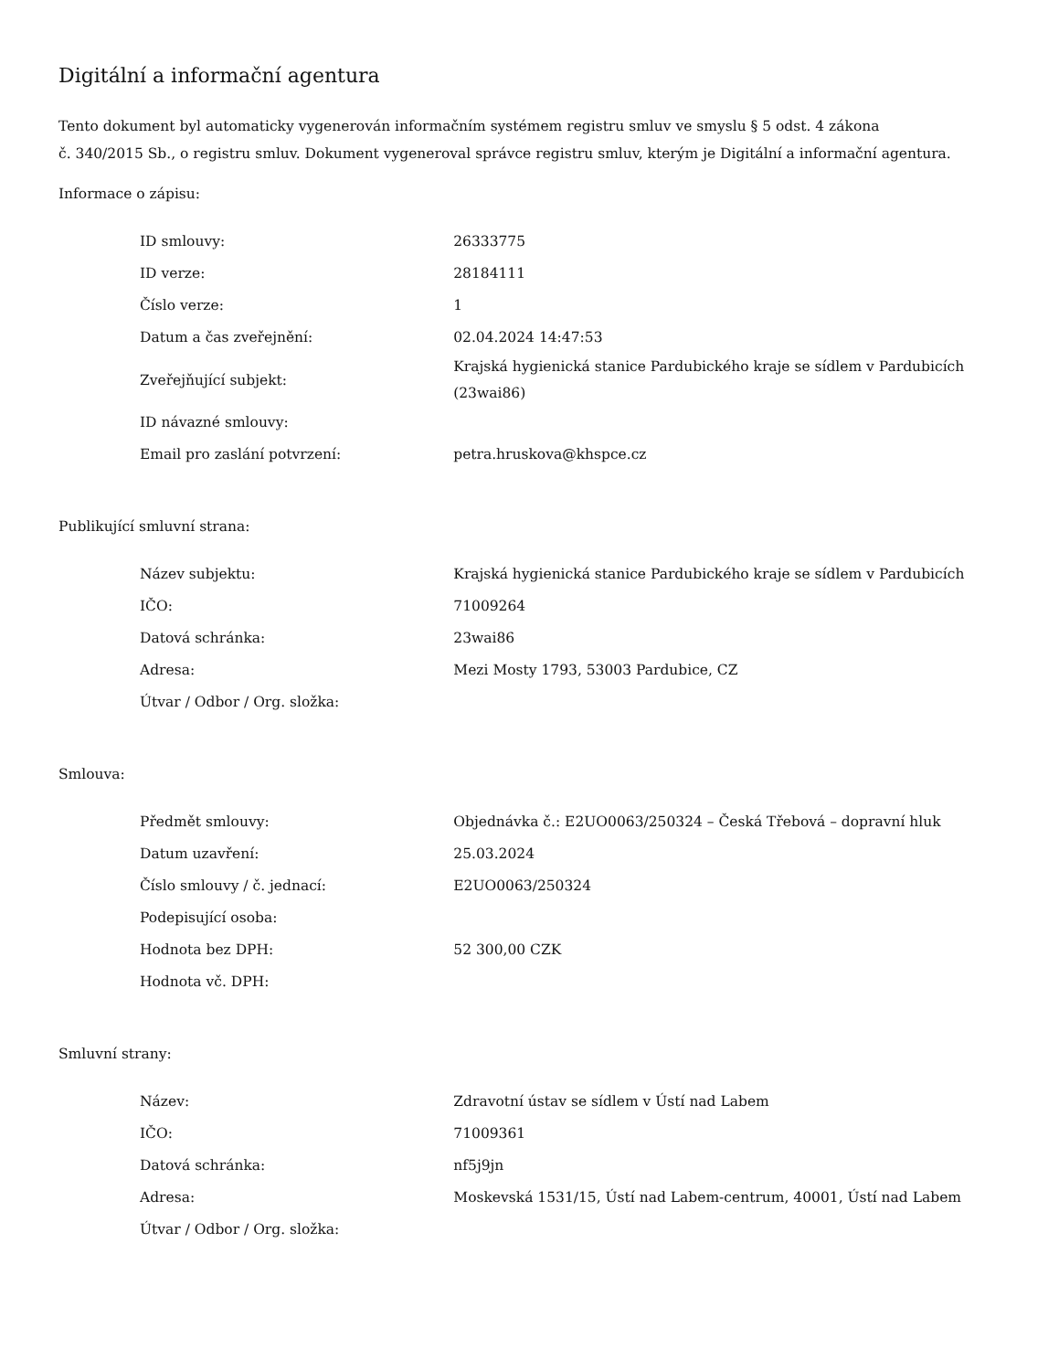Digitální a informační agentura
Tento dokument byl automaticky vygenerován informačním systémem registru smluv ve smyslu § 5 odst. 4 zákona
č. 340/2015 Sb., o registru smluv. Dokument vygeneroval správce registru smluv, kterým je Digitální a informační agentura.
Informace o zápisu:
| ID smlouvy: | 26333775 |
| ID verze: | 28184111 |
| Číslo verze: | 1 |
| Datum a čas zveřejnění: | 02.04.2024 14:47:53 |
| Zveřejňující subjekt: | Krajská hygienická stanice Pardubického kraje se sídlem v Pardubicích (23wai86) |
| ID návazné smlouvy: | |
| Email pro zaslání potvrzení: | petra.hruskova@khspce.cz |
Publikující smluvní strana:
| Název subjektu: | Krajská hygienická stanice Pardubického kraje se sídlem v Pardubicích |
| IČO: | 71009264 |
| Datová schránka: | 23wai86 |
| Adresa: | Mezi Mosty 1793, 53003 Pardubice, CZ |
| Útvar / Odbor / Org. složka: | |
Smlouva:
| Předmět smlouvy: | Objednávka č.: E2UO0063/250324 – Česká Třebová – dopravní hluk |
| Datum uzavření: | 25.03.2024 |
| Číslo smlouvy / č. jednací: | E2UO0063/250324 |
| Podepisující osoba: | |
| Hodnota bez DPH: | 52 300,00 CZK |
| Hodnota vč. DPH: | |
Smluvní strany:
| Název: | Zdravotní ústav se sídlem v Ústí nad Labem |
| IČO: | 71009361 |
| Datová schránka: | nf5j9jn |
| Adresa: | Moskevská 1531/15, Ústí nad Labem-centrum, 40001, Ústí nad Labem |
| Útvar / Odbor / Org. složka: | |